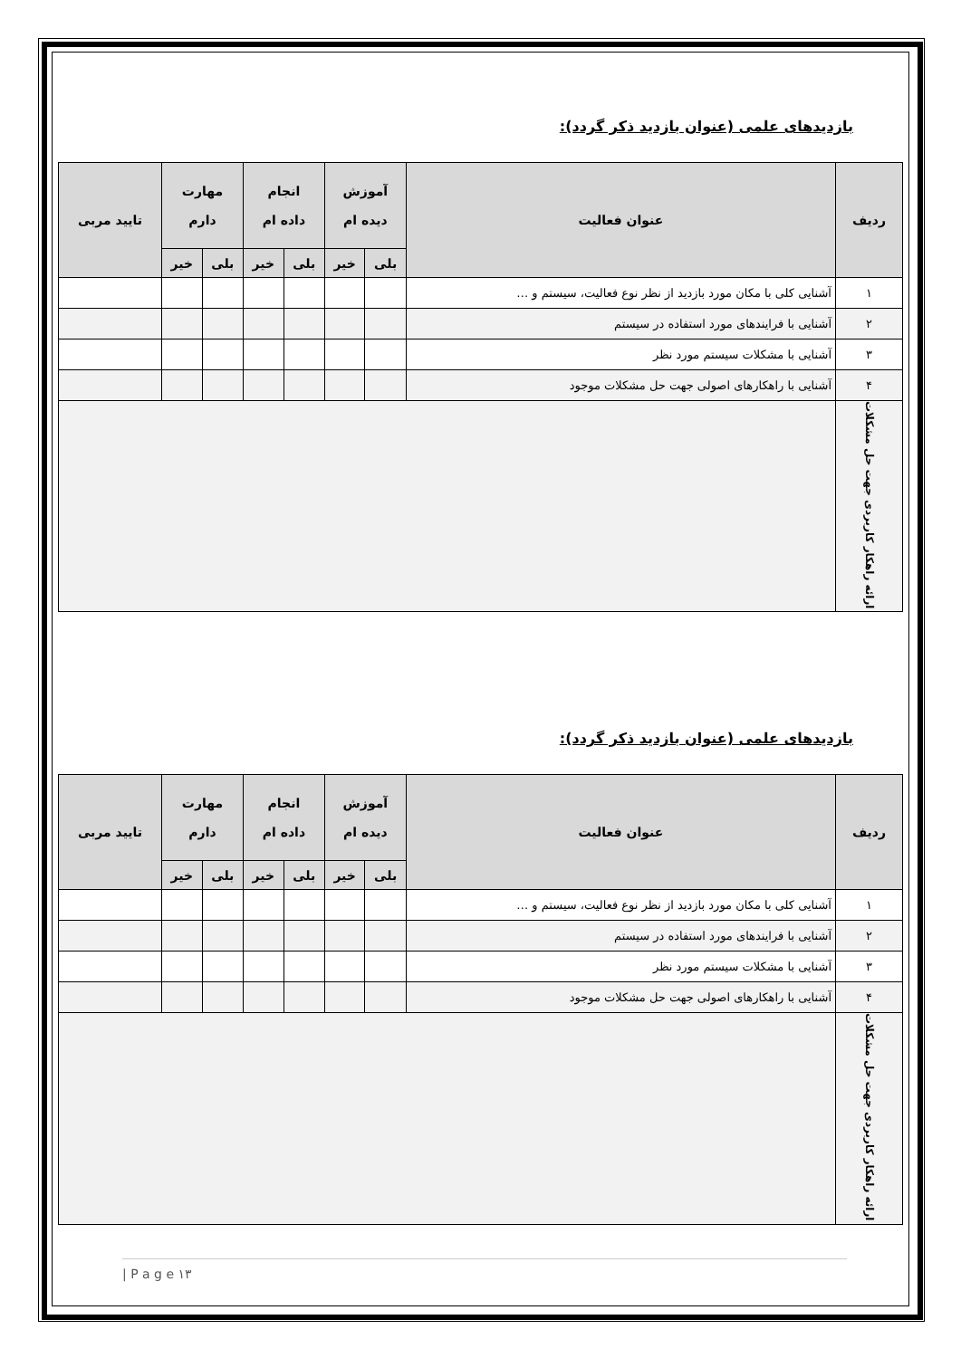بازدیدهای علمی (عنوان بازدید ذکر گردد):
| ردیف | عنوان فعالیت | آموزش دیده ام | | انجام داده ام | | مهارت دارم | | تایید مربی |
| --- | --- | --- | --- | --- | --- | --- | --- | --- |
| | | بلی | خیر | بلی | خیر | بلی | خیر | |
| ۱ | آشنایی کلی با مکان مورد بازدید از نظر نوع فعالیت، سیستم و … | | | | | | | |
| ۲ | آشنایی با فرایندهای مورد استفاده در سیستم | | | | | | | |
| ۳ | آشنایی با مشکلات سیستم مورد نظر | | | | | | | |
| ۴ | آشنایی با راهکارهای اصولی جهت حل مشکلات موجود | | | | | | | |
| ارائه راهکار کاربردی جهت حل مشکلات | | | | | | | | |
بازدیدهای علمی (عنوان بازدید ذکر گردد):
| ردیف | عنوان فعالیت | آموزش دیده ام | | انجام داده ام | | مهارت دارم | | تایید مربی |
| --- | --- | --- | --- | --- | --- | --- | --- | --- |
| | | بلی | خیر | بلی | خیر | بلی | خیر | |
| ۱ | آشنایی کلی با مکان مورد بازدید از نظر نوع فعالیت، سیستم و … | | | | | | | |
| ۲ | آشنایی با فرایندهای مورد استفاده در سیستم | | | | | | | |
| ۳ | آشنایی با مشکلات سیستم مورد نظر | | | | | | | |
| ۴ | آشنایی با راهکارهای اصولی جهت حل مشکلات موجود | | | | | | | |
| ارائه راهکار کاربردی جهت حل مشکلات | | | | | | | | |
| P a g e ۱۳